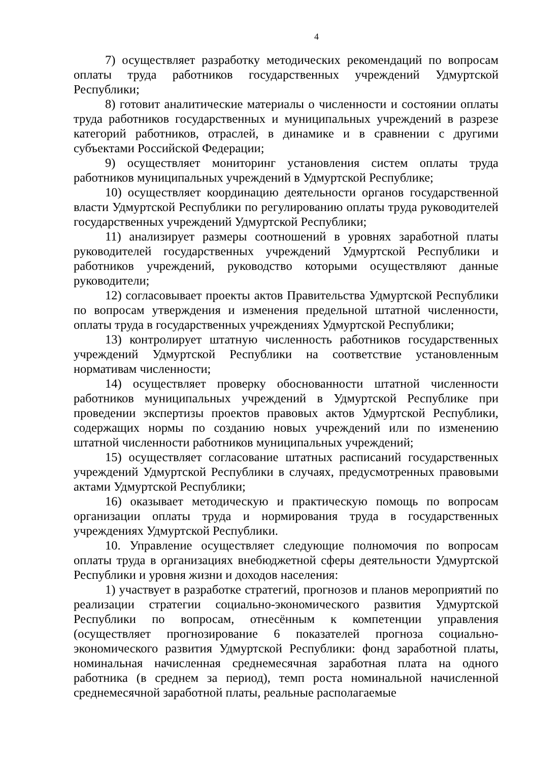4
7) осуществляет разработку методических рекомендаций по вопросам оплаты труда работников государственных учреждений Удмуртской Республики;
8) готовит аналитические материалы о численности и состоянии оплаты труда работников государственных и муниципальных учреждений в разрезе категорий работников, отраслей, в динамике и в сравнении с другими субъектами Российской Федерации;
9) осуществляет мониторинг установления систем оплаты труда работников муниципальных учреждений в Удмуртской Республике;
10) осуществляет координацию деятельности органов государственной власти Удмуртской Республики по регулированию оплаты труда руководителей государственных учреждений Удмуртской Республики;
11) анализирует размеры соотношений в уровнях заработной платы руководителей государственных учреждений Удмуртской Республики и работников учреждений, руководство которыми осуществляют данные руководители;
12) согласовывает проекты актов Правительства Удмуртской Республики по вопросам утверждения и изменения предельной штатной численности, оплаты труда в государственных учреждениях Удмуртской Республики;
13) контролирует штатную численность работников государственных учреждений Удмуртской Республики на соответствие установленным нормативам численности;
14) осуществляет проверку обоснованности штатной численности работников муниципальных учреждений в Удмуртской Республике при проведении экспертизы проектов правовых актов Удмуртской Республики, содержащих нормы по созданию новых учреждений или по изменению штатной численности работников муниципальных учреждений;
15) осуществляет согласование штатных расписаний государственных учреждений Удмуртской Республики в случаях, предусмотренных правовыми актами Удмуртской Республики;
16) оказывает методическую и практическую помощь по вопросам организации оплаты труда и нормирования труда в государственных учреждениях Удмуртской Республики.
10. Управление осуществляет следующие полномочия по вопросам оплаты труда в организациях внебюджетной сферы деятельности Удмуртской Республики и уровня жизни и доходов населения:
1) участвует в разработке стратегий, прогнозов и планов мероприятий по реализации стратегии социально-экономического развития Удмуртской Республики по вопросам, отнесённым к компетенции управления (осуществляет прогнозирование 6 показателей прогноза социально-экономического развития Удмуртской Республики: фонд заработной платы, номинальная начисленная среднемесячная заработная плата на одного работника (в среднем за период), темп роста номинальной начисленной среднемесячной заработной платы, реальные располагаемые